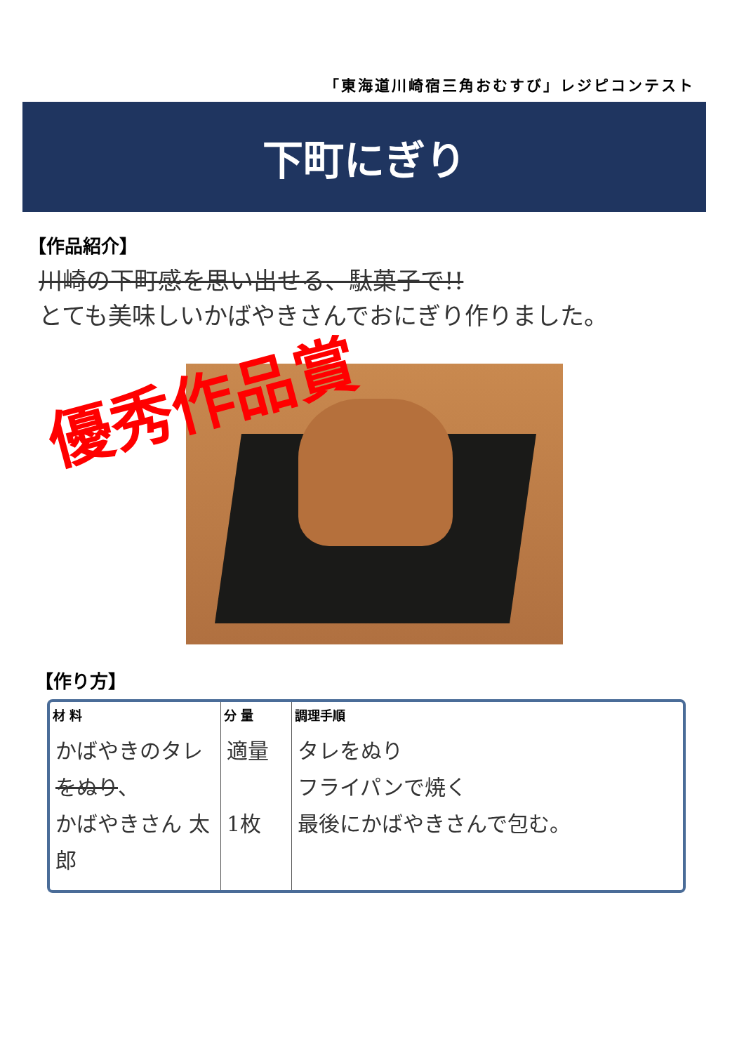「東海道川崎宿三角おむすび」レジピコンテスト
下町にぎり
【作品紹介】
川崎の下町感を思い出せる、駄菓子で!!
とても美味しいかばやきさんでおにぎり作りました。
優秀作品賞
【作り方】
| 材 料 | 分 量 | 調理手順 |
| --- | --- | --- |
| かばやきのタレ をぬり 、 かばやきさん 太郎 | 適量 1枚 | タレをぬり フライパンで焼く 最後にかばやきさんで包む。 |